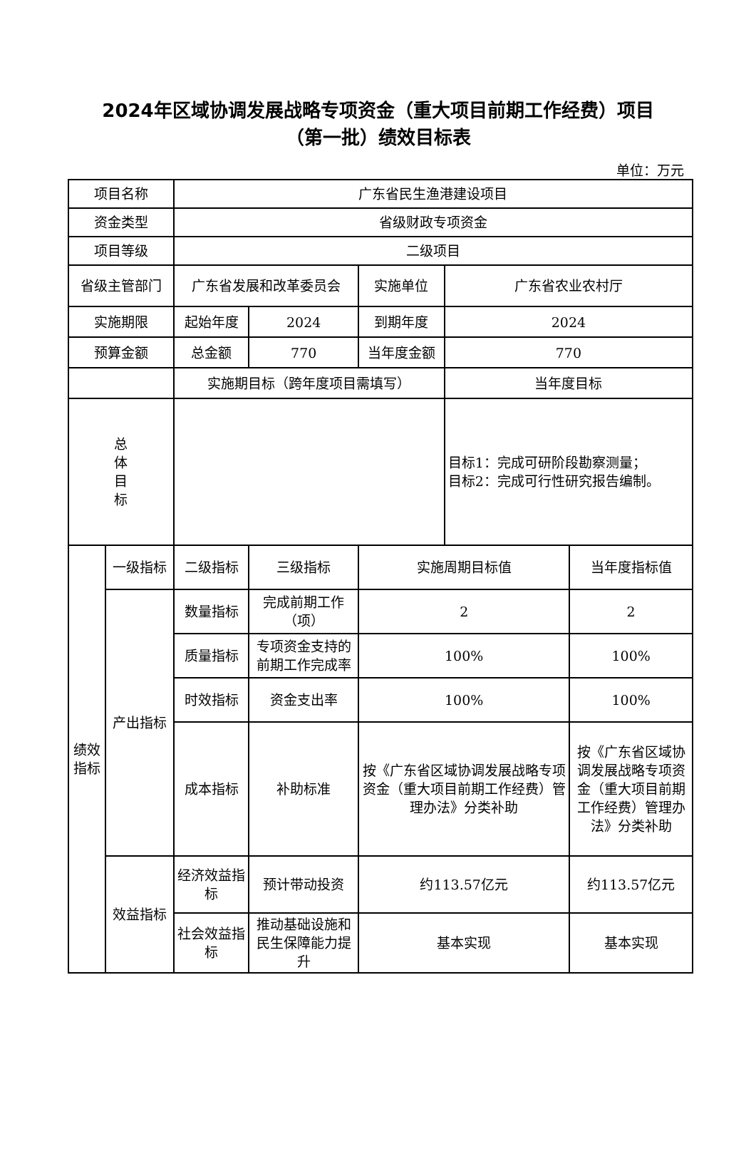2024年区域协调发展战略专项资金（重大项目前期工作经费）项目
（第一批）绩效目标表
单位：万元
| 项目名称 | | 广东省民生渔港建设项目 | | | | |
| 资金类型 | | 省级财政专项资金 | | | | |
| 项目等级 | | 二级项目 | | | | |
| 省级主管部门 | | 广东省发展和改革委员会 | | 实施单位 | 广东省农业农村厅 | |
| 实施期限 | | 起始年度 | 2024 | 到期年度 | 2024 | |
| 预算金额 | | 总金额 | 770 | 当年度金额 | 770 | |
| | | 实施期目标（跨年度项目需填写） | | | 当年度目标 | |
| 总 体 目 标 | | | | | 目标1：完成可研阶段勘察测量； 目标2：完成可行性研究报告编制。 | |
| 绩效 指标 | 一级指标 | 二级指标 | 三级指标 | 实施周期目标值 | | 当年度指标值 |
| | 产出指标 | 数量指标 | 完成前期工作（项） | 2 | | 2 |
| | | 质量指标 | 专项资金支持的前期工作完成率 | 100% | | 100% |
| | | 时效指标 | 资金支出率 | 100% | | 100% |
| | | 成本指标 | 补助标准 | 按《广东省区域协调发展战略专项资金（重大项目前期工作经费）管理办法》分类补助 | | 按《广东省区域协调发展战略专项资金（重大项目前期工作经费）管理办法》分类补助 |
| | 效益指标 | 经济效益指标 | 预计带动投资 | 约113.57亿元 | | 约113.57亿元 |
| | | 社会效益指标 | 推动基础设施和民生保障能力提升 | 基本实现 | | 基本实现 |